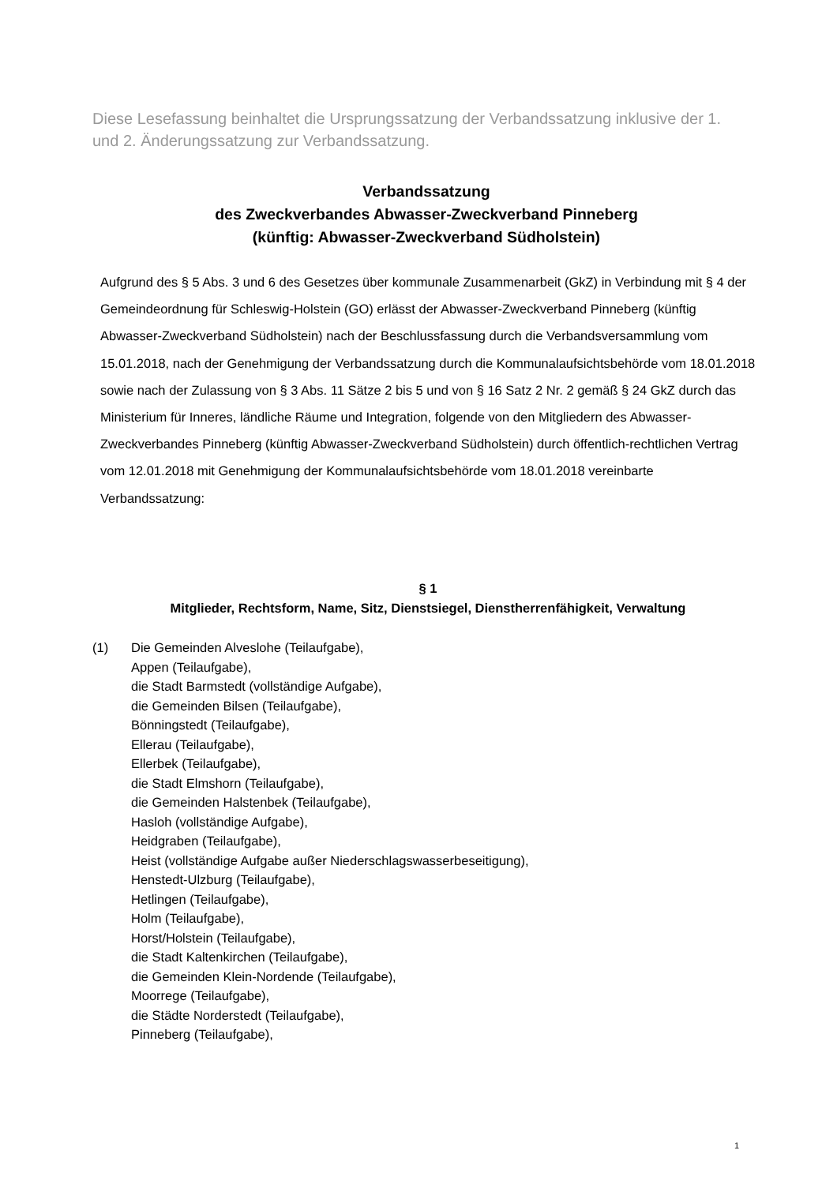Diese Lesefassung beinhaltet die Ursprungssatzung der Verbandssatzung inklusive der 1. und 2. Änderungssatzung zur Verbandssatzung.
Verbandssatzung
des Zweckverbandes Abwasser-Zweckverband Pinneberg
(künftig: Abwasser-Zweckverband Südholstein)
Aufgrund des § 5 Abs. 3 und 6 des Gesetzes über kommunale Zusammenarbeit (GkZ) in Verbindung mit § 4 der Gemeindeordnung für Schleswig-Holstein (GO) erlässt der Abwasser-Zweckverband Pinneberg (künftig Abwasser-Zweckverband Südholstein) nach der Beschluss­fassung durch die Verbandsversammlung vom 15.01.2018, nach der Genehmigung der Ver­bandssatzung durch die Kommunalaufsichtsbehörde vom 18.01.2018 sowie nach der Zulas­sung von § 3 Abs. 11 Sätze 2 bis 5 und von § 16 Satz 2 Nr. 2 gemäß § 24 GkZ durch das Mi­nisterium für Inneres, ländliche Räume und Integration, folgende von den Mitgliedern des Ab­wasser-Zweckverbandes Pinneberg (künftig Abwasser-Zweckverband Südholstein) durch öffentlich-rechtlichen Vertrag vom 12.01.2018 mit Genehmigung der Kommunalaufsichtsbe­hörde vom 18.01.2018 vereinbarte Verbandssatzung:
§ 1
Mitglieder, Rechtsform, Name, Sitz, Dienstsiegel, Dienstherrenfähigkeit, Verwaltung
(1) Die Gemeinden Alveslohe (Teilaufgabe),
Appen (Teilaufgabe),
die Stadt Barmstedt (vollständige Aufgabe),
die Gemeinden Bilsen (Teilaufgabe),
Bönningstedt (Teilaufgabe),
Ellerau (Teilaufgabe),
Ellerbek (Teilaufgabe),
die Stadt Elmshorn (Teilaufgabe),
die Gemeinden Halstenbek (Teilaufgabe),
Hasloh (vollständige Aufgabe),
Heidgraben (Teilaufgabe),
Heist (vollständige Aufgabe außer Niederschlagswasserbeseitigung),
Henstedt-Ulzburg (Teilaufgabe),
Hetlingen (Teilaufgabe),
Holm (Teilaufgabe),
Horst/Holstein (Teilaufgabe),
die Stadt Kaltenkirchen (Teilaufgabe),
die Gemeinden Klein-Nordende (Teilaufgabe),
Moorrege (Teilaufgabe),
die Städte Norderstedt (Teilaufgabe),
Pinneberg (Teilaufgabe),
1